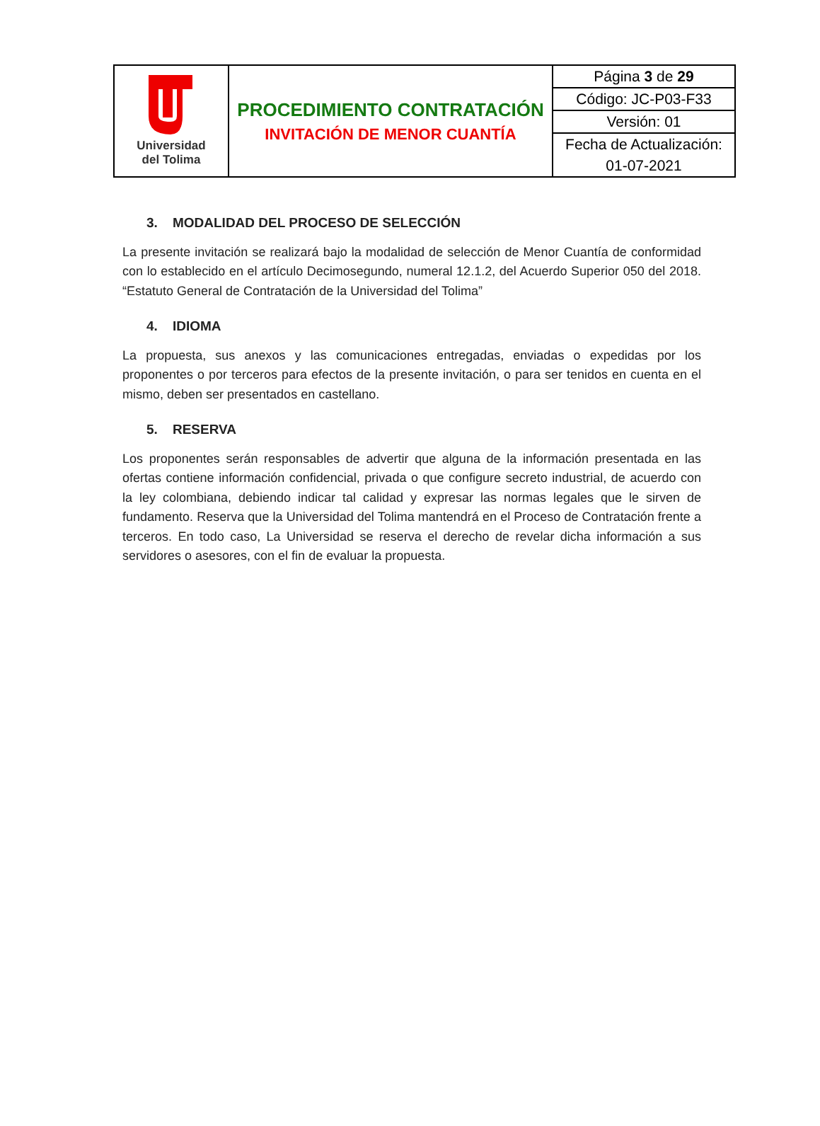| Universidad del Tolima | PROCEDIMIENTO CONTRATACIÓN INVITACIÓN DE MENOR CUANTÍA | Página 3 de 29 |
| | | Código: JC-P03-F33 |
| | | Versión: 01 |
| | | Fecha de Actualización: |
| | | 01-07-2021 |
3. MODALIDAD DEL PROCESO DE SELECCIÓN
La presente invitación se realizará bajo la modalidad de selección de Menor Cuantía de conformidad con lo establecido en el artículo Decimosegundo, numeral 12.1.2, del Acuerdo Superior 050 del 2018. “Estatuto General de Contratación de la Universidad del Tolima”
4. IDIOMA
La propuesta, sus anexos y las comunicaciones entregadas, enviadas o expedidas por los proponentes o por terceros para efectos de la presente invitación, o para ser tenidos en cuenta en el mismo, deben ser presentados en castellano.
5. RESERVA
Los proponentes serán responsables de advertir que alguna de la información presentada en las ofertas contiene información confidencial, privada o que configure secreto industrial, de acuerdo con la ley colombiana, debiendo indicar tal calidad y expresar las normas legales que le sirven de fundamento. Reserva que la Universidad del Tolima mantendrá en el Proceso de Contratación frente a terceros. En todo caso, La Universidad se reserva el derecho de revelar dicha información a sus servidores o asesores, con el fin de evaluar la propuesta.